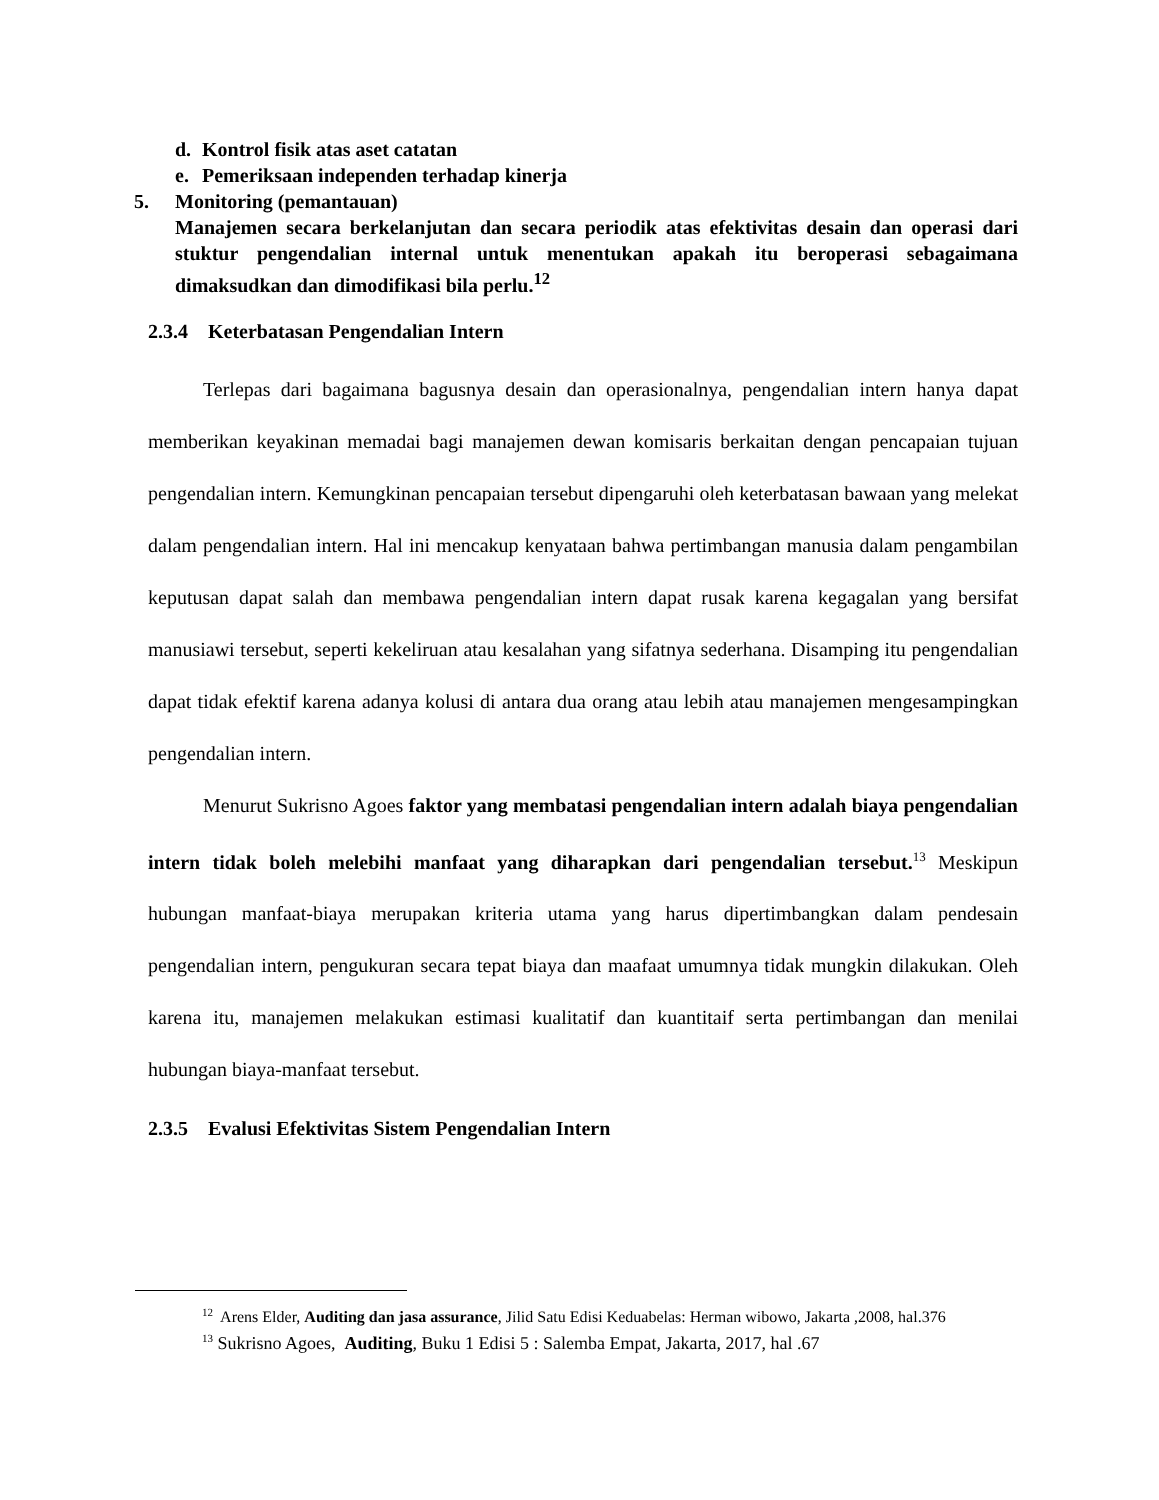d. Kontrol fisik atas aset catatan
e. Pemeriksaan independen terhadap kinerja
5. Monitoring (pemantauan)
Manajemen secara berkelanjutan dan secara periodik atas efektivitas desain dan operasi dari stuktur pengendalian internal untuk menentukan apakah itu beroperasi sebagaimana dimaksudkan dan dimodifikasi bila perlu.<sup>12</sup>
2.3.4 Keterbatasan Pengendalian Intern
Terlepas dari bagaimana bagusnya desain dan operasionalnya, pengendalian intern hanya dapat memberikan keyakinan memadai bagi manajemen dewan komisaris berkaitan dengan pencapaian tujuan pengendalian intern. Kemungkinan pencapaian tersebut dipengaruhi oleh keterbatasan bawaan yang melekat dalam pengendalian intern. Hal ini mencakup kenyataan bahwa pertimbangan manusia dalam pengambilan keputusan dapat salah dan membawa pengendalian intern dapat rusak karena kegagalan yang bersifat manusiawi tersebut, seperti kekeliruan atau kesalahan yang sifatnya sederhana. Disamping itu pengendalian dapat tidak efektif karena adanya kolusi di antara dua orang atau lebih atau manajemen mengesampingkan pengendalian intern.
Menurut Sukrisno Agoes faktor yang membatasi pengendalian intern adalah biaya pengendalian intern tidak boleh melebihi manfaat yang diharapkan dari pengendalian tersebut.<sup>13</sup> Meskipun hubungan manfaat-biaya merupakan kriteria utama yang harus dipertimbangkan dalam pendesain pengendalian intern, pengukuran secara tepat biaya dan maafaat umumnya tidak mungkin dilakukan. Oleh karena itu, manajemen melakukan estimasi kualitatif dan kuantitaif serta pertimbangan dan menilai hubungan biaya-manfaat tersebut.
2.3.5 Evalusi Efektivitas Sistem Pengendalian Intern
<sup>12</sup> Arens Elder, Auditing dan jasa assurance, Jilid Satu Edisi Keduabelas: Herman wibowo, Jakarta ,2008, hal.376
<sup>13</sup> Sukrisno Agoes, Auditing, Buku 1 Edisi 5 : Salemba Empat, Jakarta, 2017, hal .67